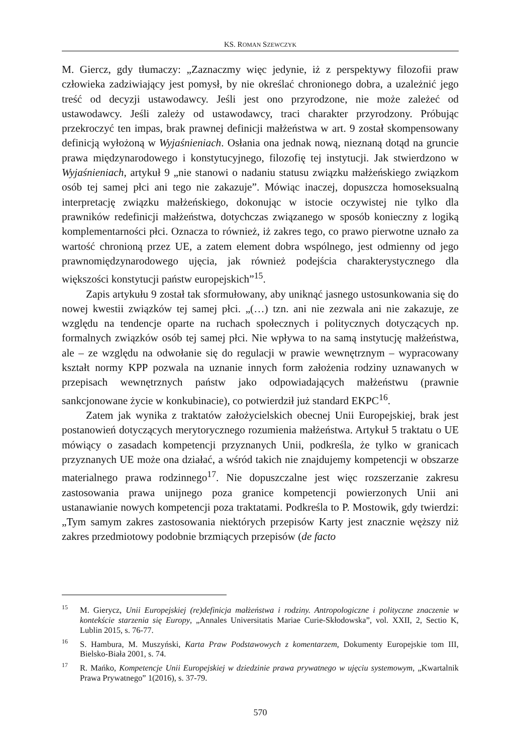KS. ROMAN SZEWCZYK
M. Giercz, gdy tłumaczy: „Zaznaczmy więc jedynie, iż z perspektywy filozofii praw człowieka zadziwiający jest pomysł, by nie określać chronionego dobra, a uzależnić jego treść od decyzji ustawodawcy. Jeśli jest ono przyrodzone, nie może zależeć od ustawodawcy. Jeśli zależy od ustawodawcy, traci charakter przyrodzony. Próbując przekroczyć ten impas, brak prawnej definicji małżeństwa w art. 9 został skompensowany definicją wyłożoną w Wyjaśnieniach. Osłania ona jednak nową, nieznaną dotąd na gruncie prawa międzynarodowego i konstytucyjnego, filozofię tej instytucji. Jak stwierdzono w Wyjaśnieniach, artykuł 9 „nie stanowi o nadaniu statusu związku małżeńskiego związkom osób tej samej płci ani tego nie zakazuje”. Mówiąc inaczej, dopuszcza homoseksualną interpretację związku małżeńskiego, dokonując w istocie oczywistej nie tylko dla prawników redefinicji małżeństwa, dotychczas związanego w sposób konieczny z logiką komplementarności płci. Oznacza to również, iż zakres tego, co prawo pierwotne uznało za wartość chronioną przez UE, a zatem element dobra wspólnego, jest odmienny od jego prawnomiędzynarodowego ujęcia, jak również podejścia charakterystycznego dla większości konstytucji państw europejskich”<sup>15</sup>.
Zapis artykułu 9 został tak sformułowany, aby uniknąć jasnego ustosunkowania się do nowej kwestii związków tej samej płci. „(…) tzn. ani nie zezwala ani nie zakazuje, ze względu na tendencje oparte na ruchach społecznych i politycznych dotyczących np. formalnych związków osób tej samej płci. Nie wpływa to na samą instytucję małżeństwa, ale – ze względu na odwołanie się do regulacji w prawie wewnętrznym – wypracowany kształt normy KPP pozwala na uznanie innych form założenia rodziny uznawanych w przepisach wewnętrznych państw jako odpowiadających małżeństwu (prawnie sankcjonowane życie w konkubinacie), co potwierdził już standard EKPC<sup>16</sup>.
Zatem jak wynika z traktatów założycielskich obecnej Unii Europejskiej, brak jest postanowień dotyczących merytorycznego rozumienia małżeństwa. Artykuł 5 traktatu o UE mówiący o zasadach kompetencji przyznanych Unii, podkreśla, że tylko w granicach przyznanych UE może ona działać, a wśród takich nie znajdujemy kompetencji w obszarze materialnego prawa rodzinnego<sup>17</sup>. Nie dopuszczalne jest więc rozszerzanie zakresu zastosowania prawa unijnego poza granice kompetencji powierzonych Unii ani ustanawianie nowych kompetencji poza traktatami. Podkreśla to P. Mostowik, gdy twierdzi: „Tym samym zakres zastosowania niektórych przepisów Karty jest znacznie węższy niż zakres przedmiotowy podobnie brzmiących przepisów (de facto
<sup>15</sup> M. Gierycz, Unii Europejskiej (re)definicja małżeństwa i rodziny. Antropologiczne i polityczne znaczenie w kontekście starzenia się Europy, „Annales Universitatis Mariae Curie-Skłodowska”, vol. XXII, 2, Sectio K, Lublin 2015, s. 76-77.
<sup>16</sup>S. Hambura, M. Muszyński, Karta Praw Podstawowych z komentarzem, Dokumenty Europejskie tom III, Bielsko-Biała 2001, s. 74.
<sup>17</sup> R. Mańko, Kompetencje Unii Europejskiej w dziedzinie prawa prywatnego w ujęciu systemowym, „Kwartalnik Prawa Prywatnego” 1(2016), s. 37-79.
570